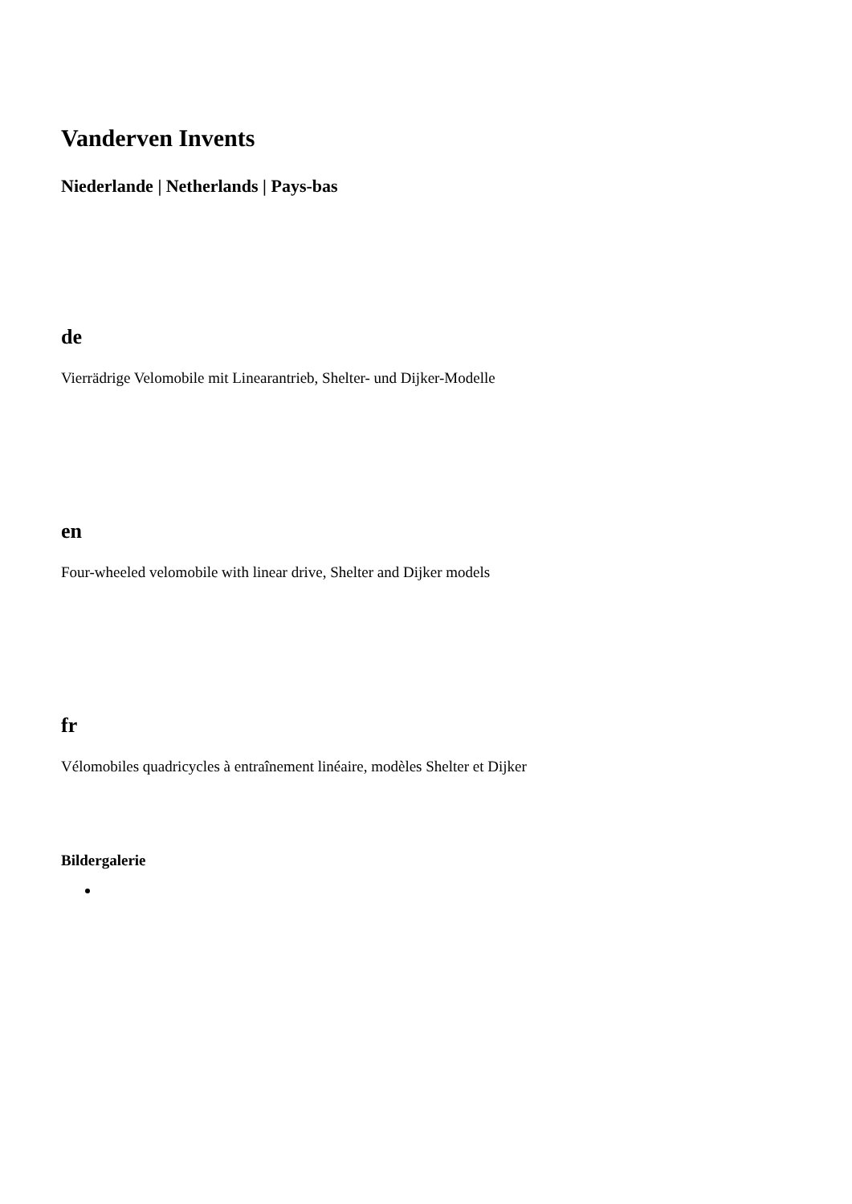Vanderven Invents
Niederlande | Netherlands | Pays-bas
de
Vierrädrige Velomobile mit Linearantrieb, Shelter- und Dijker-Modelle
en
Four-wheeled velomobile with linear drive, Shelter and Dijker models
fr
Vélomobiles quadricycles à entraînement linéaire, modèles Shelter et Dijker
Bildergalerie